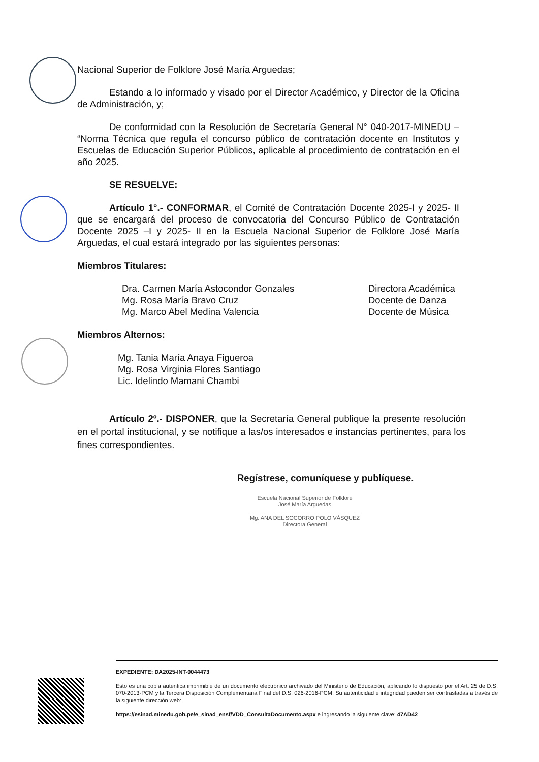Nacional Superior de Folklore José María Arguedas;
Estando a lo informado y visado por el Director Académico, y Director de la Oficina de Administración, y;
De conformidad con la Resolución de Secretaría General N° 040-2017-MINEDU – “Norma Técnica que regula el concurso público de contratación docente en Institutos y Escuelas de Educación Superior Públicos, aplicable al procedimiento de contratación en el año 2025.
SE RESUELVE:
Artículo 1°.- CONFORMAR, el Comité de Contratación Docente 2025-I y 2025- II que se encargará del proceso de convocatoria del Concurso Público de Contratación Docente 2025 –I y 2025- II en la Escuela Nacional Superior de Folklore José María Arguedas, el cual estará integrado por las siguientes personas:
Miembros Titulares:
Dra. Carmen María Astocondor Gonzales Directora Académica
Mg. Rosa María Bravo Cruz Docente de Danza
Mg. Marco Abel Medina Valencia Docente de Música
Miembros Alternos:
Mg. Tania María Anaya Figueroa
Mg. Rosa Virginia Flores Santiago
Lic. Idelindo Mamani Chambi
Artículo 2º.- DISPONER, que la Secretaría General publique la presente resolución en el portal institucional, y se notifique a las/os interesados e instancias pertinentes, para los fines correspondientes.
Regístrese, comuníquese y publíquese.
Escuela Nacional Superior de Folklore
José María Arguedas
Mg. ANA DEL SOCORRO POLO VÁSQUEZ
Directora General
EXPEDIENTE: DA2025-INT-0044473
Esto es una copia autentica imprimible de un documento electrónico archivado del Ministerio de Educación, aplicando lo dispuesto por el Art. 25 de D.S. 070-2013-PCM y la Tercera Disposición Complementaria Final del D.S. 026-2016-PCM. Su autenticidad e integridad pueden ser contrastadas a través de la siguiente dirección web:
https://esinad.minedu.gob.pe/e_sinad_ensf/VDD_ConsultaDocumento.aspx e ingresando la siguiente clave: 47AD42